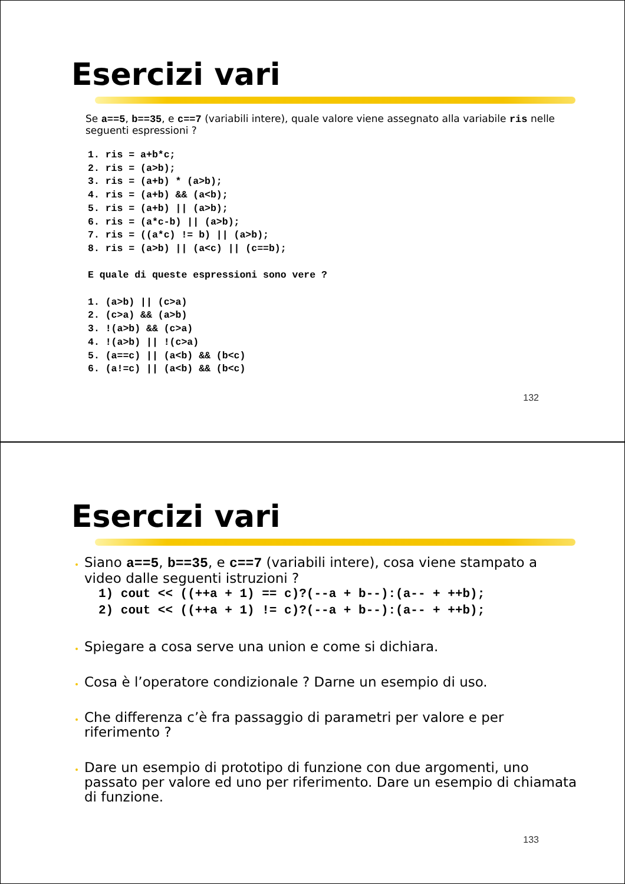Esercizi vari
Se a==5, b==35, e c==7 (variabili intere), quale valore viene assegnato alla variabile ris nelle seguenti espressioni ?
1. ris = a+b*c;
2. ris = (a>b);
3. ris = (a+b) * (a>b);
4. ris = (a+b) && (a<b);
5. ris = (a+b) || (a>b);
6. ris = (a*c-b) || (a>b);
7. ris = ((a*c) != b) || (a>b);
8. ris = (a>b) || (a<c) || (c==b);

E quale di queste espressioni sono vere ?

1. (a>b) || (c>a)
2. (c>a) && (a>b)
3. !(a>b) && (c>a)
4. !(a>b) || !(c>a)
5. (a==c) || (a<b) && (b<c)
6. (a!=c) || (a<b) && (b<c)
132
Esercizi vari
Siano a==5, b==35, e c==7 (variabili intere), cosa viene stampato a video dalle seguenti istruzioni ?
1) cout << ((++a + 1) == c)?(--a + b--):(a-- + ++b);
2) cout << ((++a + 1) != c)?(--a + b--):(a-- + ++b);
Spiegare a cosa serve una union e come si dichiara.
Cosa è l’operatore condizionale ? Darne un esempio di uso.
Che differenza c’è fra passaggio di parametri per valore e per riferimento ?
Dare un esempio di prototipo di funzione con due argomenti, uno passato per valore ed uno per riferimento. Dare un esempio di chiamata di funzione.
133